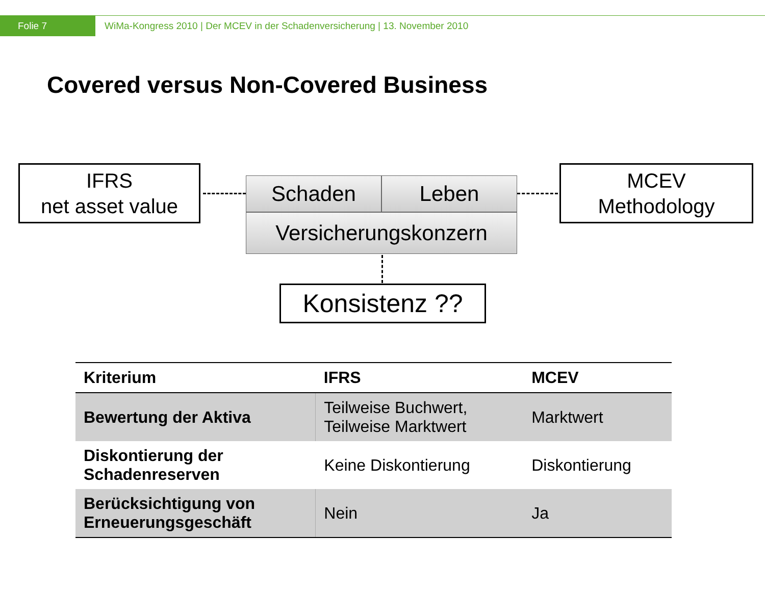Folie 7
WiMa-Kongress 2010 | Der MCEV in der Schadenversicherung | 13. November 2010
Covered versus Non-Covered Business
IFRS
net asset value
MCEV
Methodology
Schaden Leben
Versicherungskonzern
Konsistenz ??
| Kriterium | IFRS | MCEV |
| --- | --- | --- |
| Bewertung der Aktiva | Teilweise Buchwert, Teilweise Marktwert | Marktwert |
| Diskontierung der Schadenreserven | Keine Diskontierung | Diskontierung |
| Berücksichtigung von Erneuerungsgeschäft | Nein | Ja |